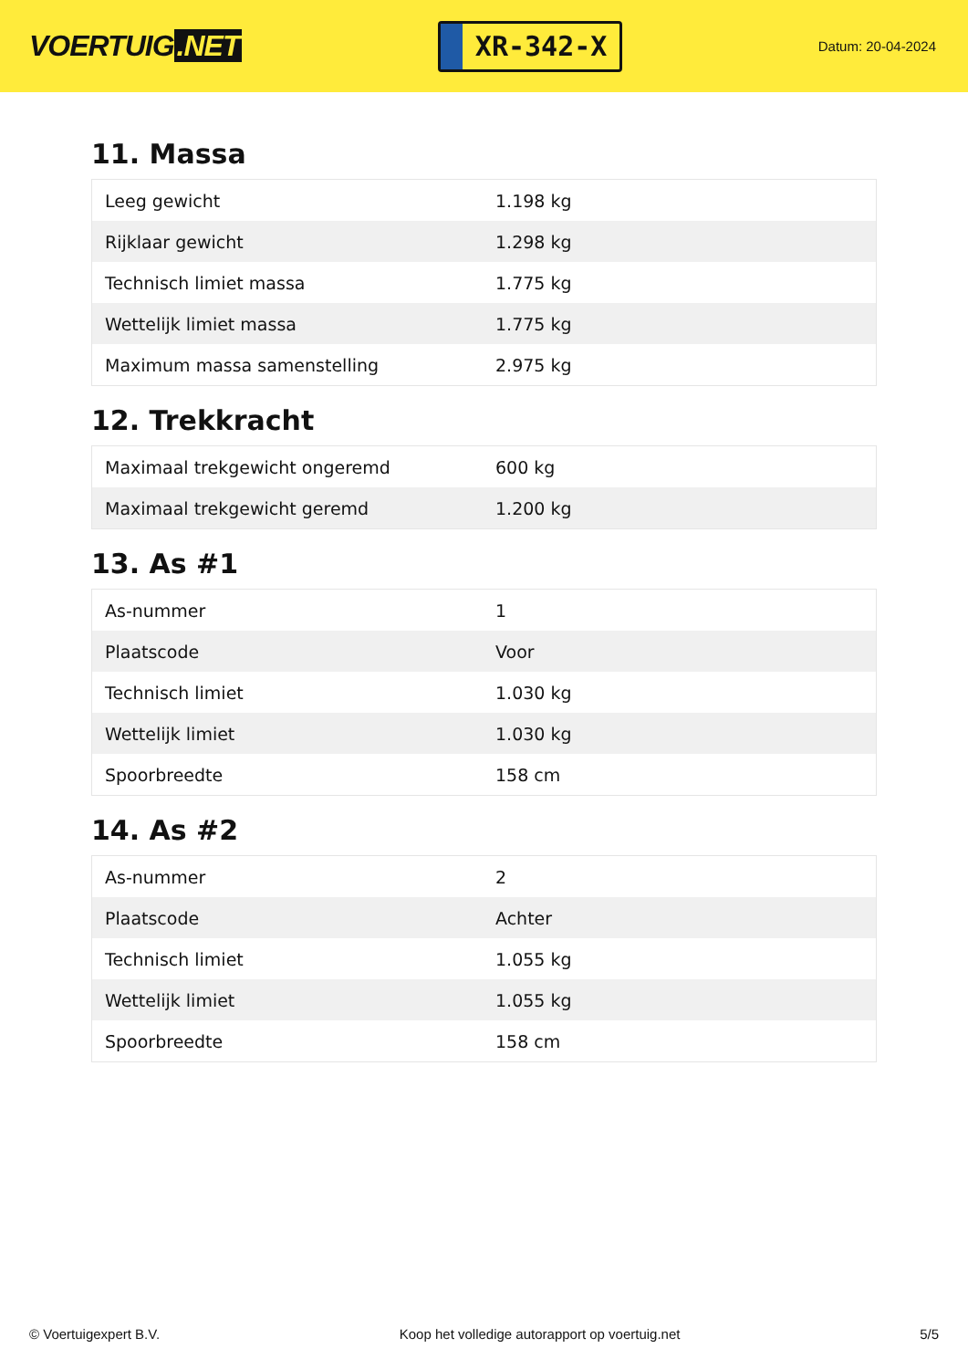VOERTUIG.NET
XR-342-X
Datum: 20-04-2024
11. Massa
| Leeg gewicht | 1.198 kg |
| Rijklaar gewicht | 1.298 kg |
| Technisch limiet massa | 1.775 kg |
| Wettelijk limiet massa | 1.775 kg |
| Maximum massa samenstelling | 2.975 kg |
12. Trekkracht
| Maximaal trekgewicht ongeremd | 600 kg |
| Maximaal trekgewicht geremd | 1.200 kg |
13. As #1
| As-nummer | 1 |
| Plaatscode | Voor |
| Technisch limiet | 1.030 kg |
| Wettelijk limiet | 1.030 kg |
| Spoorbreedte | 158 cm |
14. As #2
| As-nummer | 2 |
| Plaatscode | Achter |
| Technisch limiet | 1.055 kg |
| Wettelijk limiet | 1.055 kg |
| Spoorbreedte | 158 cm |
© Voertuigexpert B.V. Koop het volledige autorapport op voertuig.net 5/5